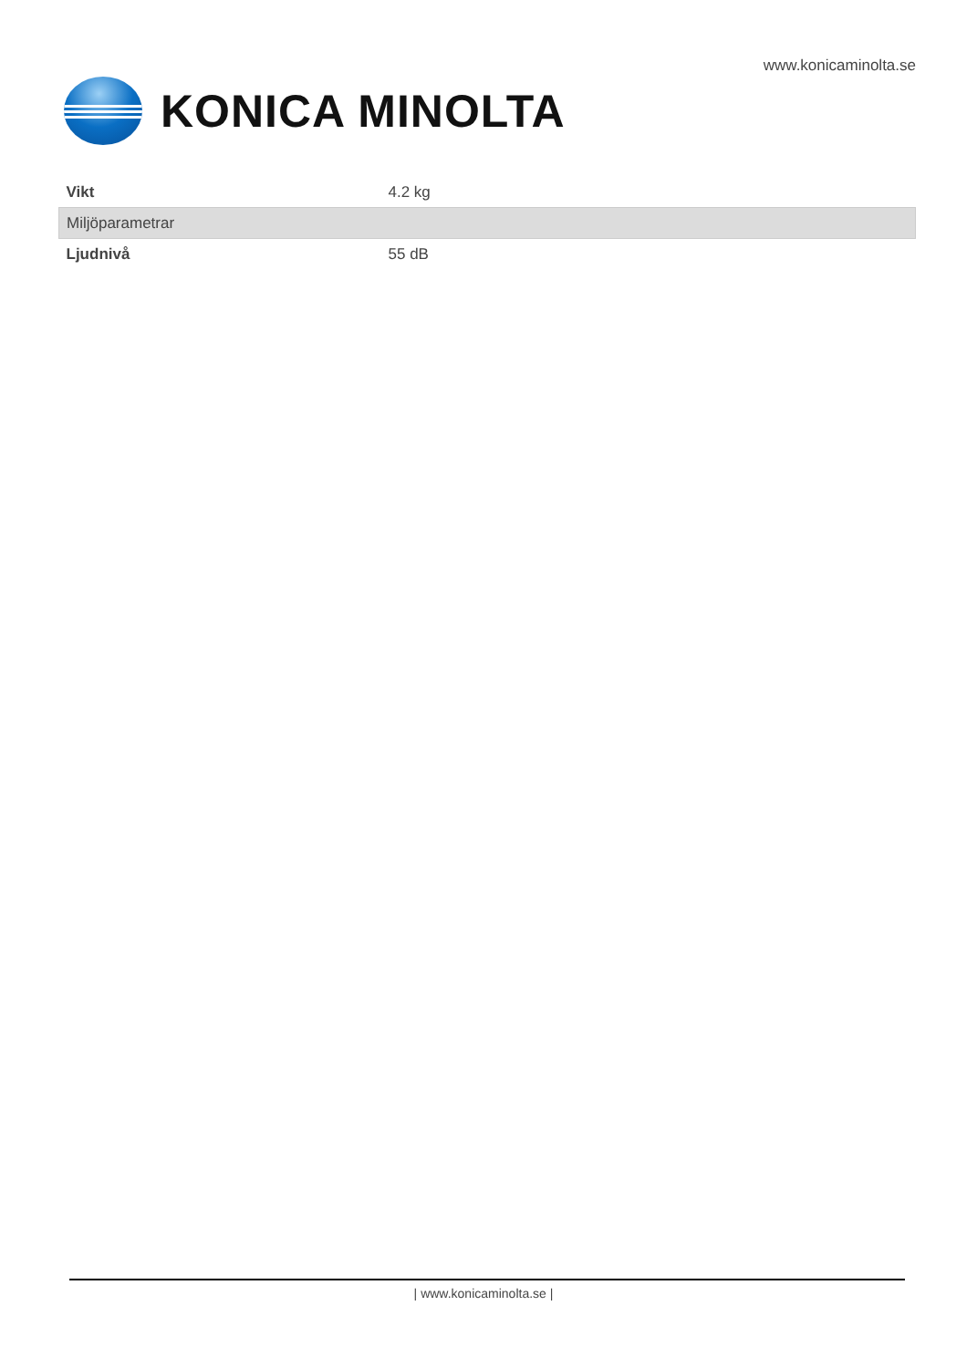www.konicaminolta.se
KONICA MINOLTA
| Vikt | 4.2 kg |
| Miljöparametrar | |
| Ljudnivå | 55 dB |
| www.konicaminolta.se |